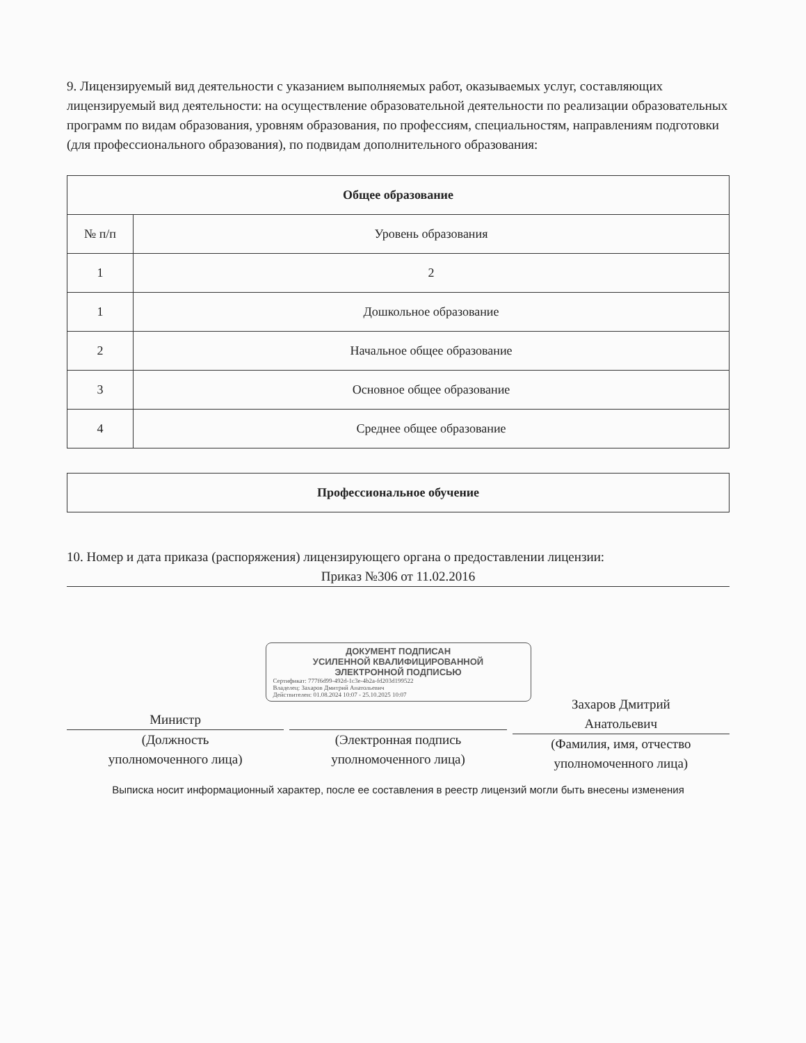9. Лицензируемый вид деятельности с указанием выполняемых работ, оказываемых услуг, составляющих лицензируемый вид деятельности: на осуществление образовательной деятельности по реализации образовательных программ по видам образования, уровням образования, по профессиям, специальностям, направлениям подготовки (для профессионального образования), по подвидам дополнительного образования:
| Общее образование | |
| --- | --- |
| № п/п | Уровень образования |
| 1 | 2 |
| 1 | Дошкольное образование |
| 2 | Начальное общее образование |
| 3 | Основное общее образование |
| 4 | Среднее общее образование |
| Профессиональное обучение |
| --- |
10. Номер и дата приказа (распоряжения) лицензирующего органа о предоставлении лицензии:
Приказ №306 от 11.02.2016
ДОКУМЕНТ ПОДПИСАН
УСИЛЕННОЙ КВАЛИФИЦИРОВАННОЙ
ЭЛЕКТРОННОЙ ПОДПИСЬЮ
Сертификат: 777f6d99-492d-1c3e-4b2a-fd203d199522
Владелец: Захаров Дмитрий Анатольевич
Действителен: 01.08.2024 10:07 - 25.10.2025 10:07
Министр
(Должность
уполномоченного лица)
(Электронная подпись
уполномоченного лица)
Захаров Дмитрий
Анатольевич
(Фамилия, имя, отчество
уполномоченного лица)
Выписка носит информационный характер, после ее составления в реестр лицензий могли быть внесены изменения